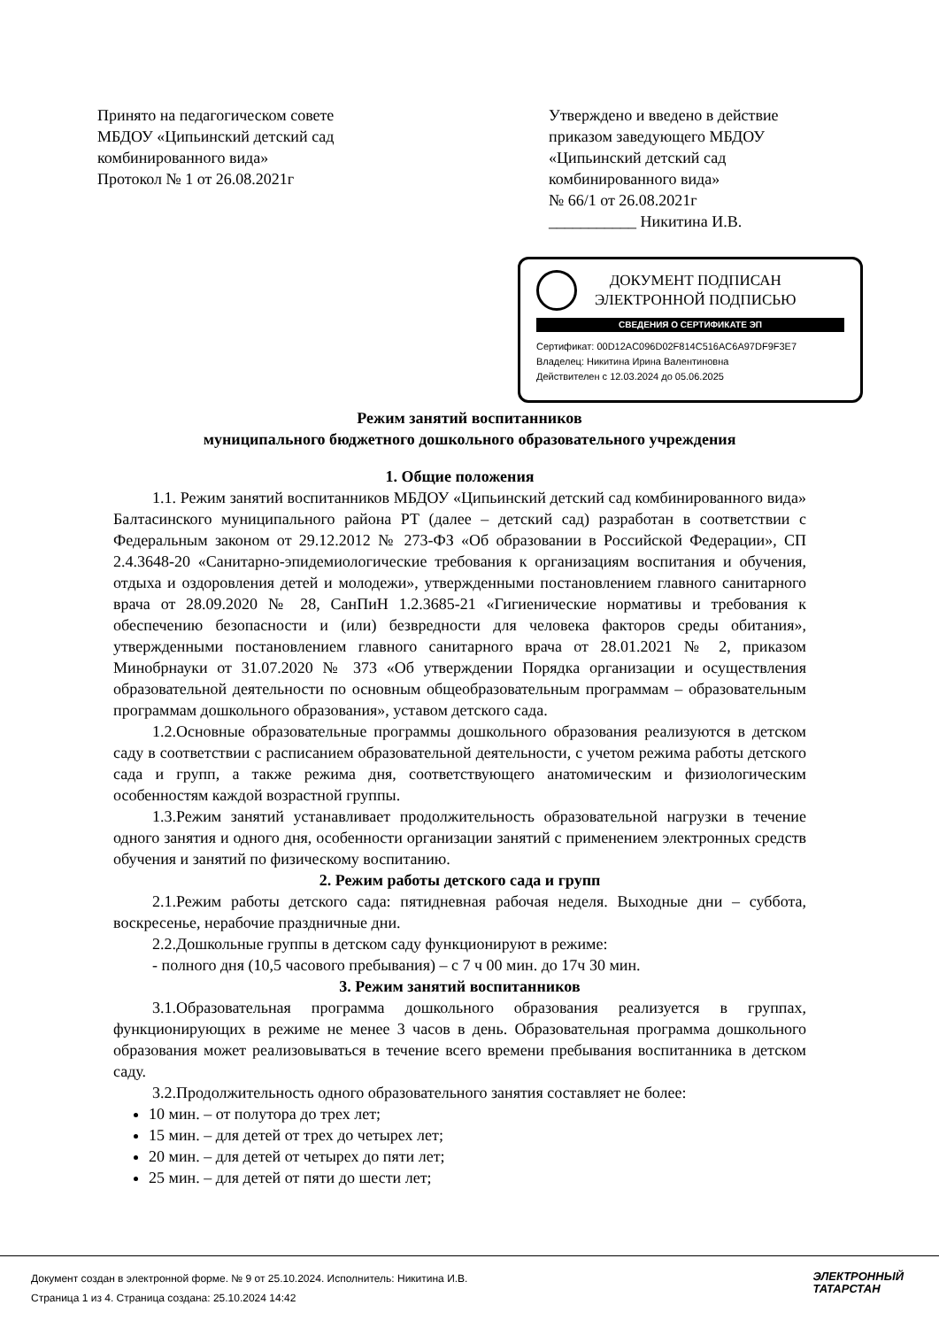Принято на педагогическом совете
МБДОУ «Ципьинский детский сад
комбинированного вида»
Протокол № 1 от 26.08.2021г
Утверждено и введено в действие
приказом заведующего МБДОУ
«Ципьинский детский сад
комбинированного вида»
№ 66/1 от 26.08.2021г
___________ Никитина И.В.
ДОКУМЕНТ ПОДПИСАН
ЭЛЕКТРОННОЙ ПОДПИСЬЮ
СВЕДЕНИЯ О СЕРТИФИКАТЕ ЭП
Сертификат: 00D12AC096D02F814C516AC6A97DF9F3E7
Владелец: Никитина Ирина Валентиновна
Действителен с 12.03.2024 до 05.06.2025
Режим занятий воспитанников
муниципального бюджетного дошкольного образовательного учреждения
1. Общие положения
1.1. Режим занятий воспитанников МБДОУ «Ципьинский детский сад комбинированного вида» Балтасинского муниципального района РТ (далее – детский сад) разработан в соответствии с Федеральным законом от 29.12.2012 № 273-ФЗ «Об образовании в Российской Федерации», СП 2.4.3648-20 «Санитарно-эпидемиологические требования к организациям воспитания и обучения, отдыха и оздоровления детей и молодежи», утвержденными постановлением главного санитарного врача от 28.09.2020 № 28, СанПиН 1.2.3685-21 «Гигиенические нормативы и требования к обеспечению безопасности и (или) безвредности для человека факторов среды обитания», утвержденными постановлением главного санитарного врача от 28.01.2021 № 2, приказом Минобрнауки от 31.07.2020 № 373 «Об утверждении Порядка организации и осуществления образовательной деятельности по основным общеобразовательным программам – образовательным программам дошкольного образования», уставом детского сада.
1.2.Основные образовательные программы дошкольного образования реализуются в детском саду в соответствии с расписанием образовательной деятельности, с учетом режима работы детского сада и групп, а также режима дня, соответствующего анатомическим и физиологическим особенностям каждой возрастной группы.
1.3.Режим занятий устанавливает продолжительность образовательной нагрузки в течение одного занятия и одного дня, особенности организации занятий с применением электронных средств обучения и занятий по физическому воспитанию.
2. Режим работы детского сада и групп
2.1.Режим работы детского сада: пятидневная рабочая неделя. Выходные дни – суббота, воскресенье, нерабочие праздничные дни.
2.2.Дошкольные группы в детском саду функционируют в режиме:
- полного дня (10,5 часового пребывания) – с 7 ч 00 мин. до 17ч 30 мин.
3. Режим занятий воспитанников
3.1.Образовательная программа дошкольного образования реализуется в группах, функционирующих в режиме не менее 3 часов в день. Образовательная программа дошкольного образования может реализовываться в течение всего времени пребывания воспитанника в детском саду.
3.2.Продолжительность одного образовательного занятия составляет не более:
10 мин. – от полутора до трех лет;
15 мин. – для детей от трех до четырех лет;
20 мин. – для детей от четырех до пяти лет;
25 мин. – для детей от пяти до шести лет;
Документ создан в электронной форме. № 9 от 25.10.2024. Исполнитель: Никитина И.В.
Страница 1 из 4. Страница создана: 25.10.2024 14:42
ЭЛЕКТРОННЫЙ
ТАТАРСТАН